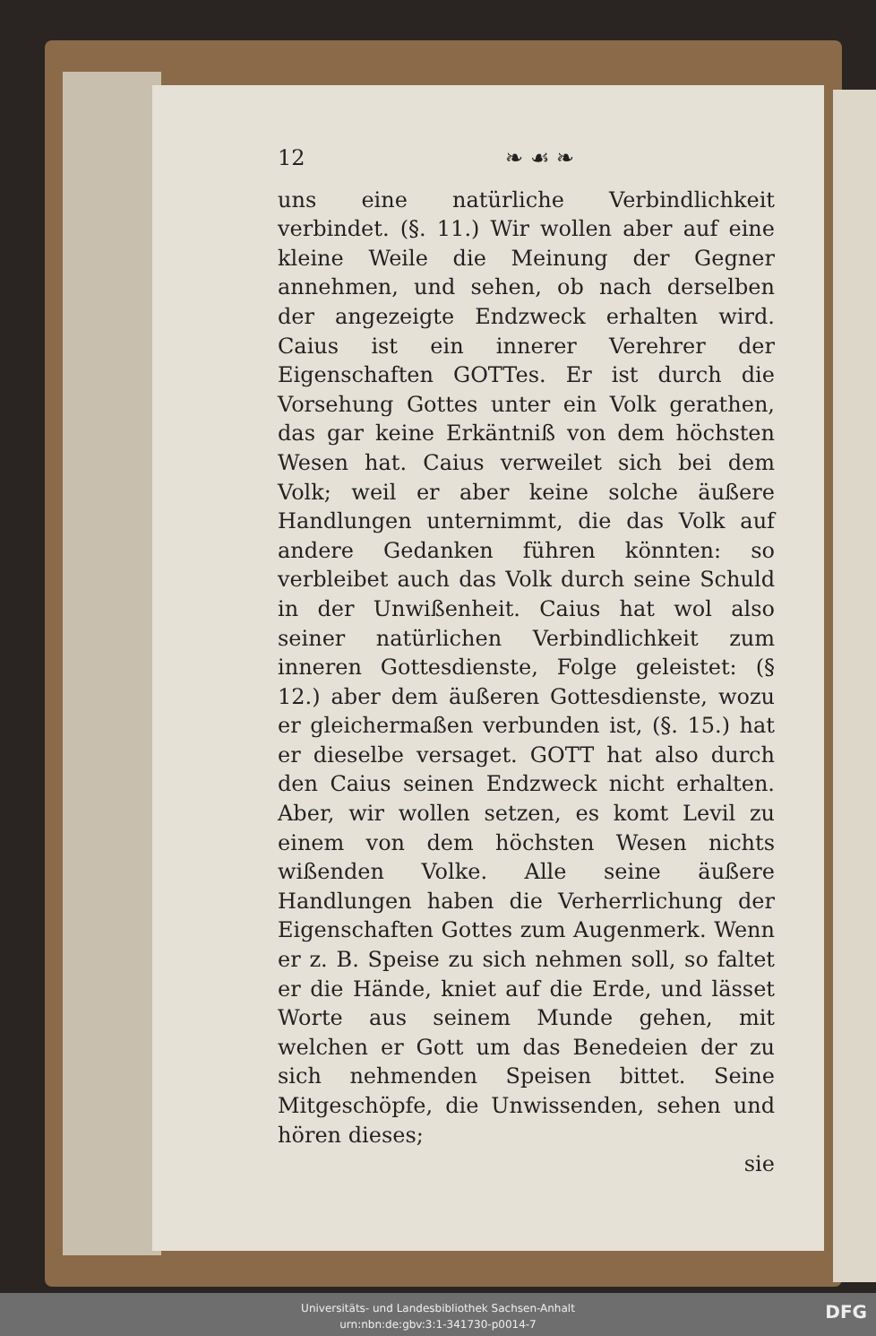12 ❧ ☙ ❧
uns eine natürliche Verbindlichkeit verbindet. (§. 11.) Wir wollen aber auf eine kleine Weile die Meinung der Gegner annehmen, und sehen, ob nach derselben der angezeigte Endzweck erhalten wird. Caius ist ein innerer Verehrer der Eigenschaften GOTTes. Er ist durch die Vorsehung Gottes unter ein Volk gerathen, das gar keine Erkäntniß von dem höchsten Wesen hat. Caius verweilet sich bei dem Volk; weil er aber keine solche äußere Handlungen unternimmt, die das Volk auf andere Gedanken führen könnten: so verbleibet auch das Volk durch seine Schuld in der Unwißenheit. Caius hat wol also seiner natürlichen Verbindlichkeit zum inneren Gottesdienste, Folge geleistet: (§ 12.) aber dem äußeren Gottesdienste, wozu er gleichermaßen verbunden ist, (§. 15.) hat er dieselbe versaget. GOTT hat also durch den Caius seinen Endzweck nicht erhalten. Aber, wir wollen setzen, es komt Levil zu einem von dem höchsten Wesen nichts wißenden Volke. Alle seine äußere Handlungen haben die Verherrlichung der Eigenschaften Gottes zum Augenmerk. Wenn er z. B. Speise zu sich nehmen soll, so faltet er die Hände, kniet auf die Erde, und lässet Worte aus seinem Munde gehen, mit welchen er Gott um das Benedeien der zu sich nehmenden Speisen bittet. Seine Mitgeschöpfe, die Unwissenden, sehen und hören dieses;
sie
Universitäts- und Landesbibliothek Sachsen-Anhalt
urn:nbn:de:gbv:3:1-341730-p0014-7
DFG